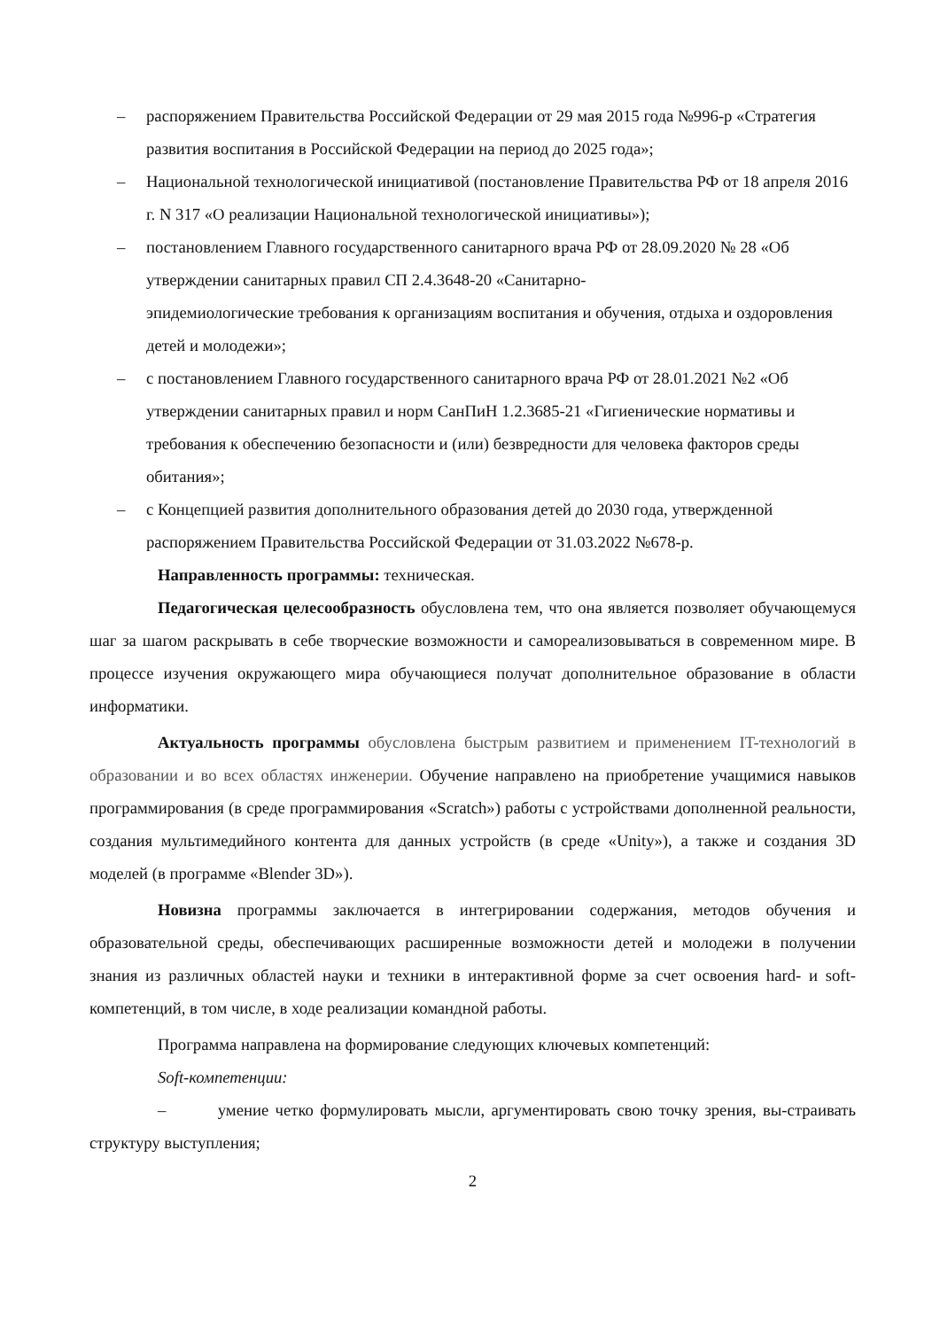– распоряжением Правительства Российской Федерации от 29 мая 2015 года №996-р «Стратегия развития воспитания в Российской Федерации на период до 2025 года»;
– Национальной технологической инициативой (постановление Правительства РФ от 18 апреля 2016 г. N 317 «О реализации Национальной технологической инициативы»);
– постановлением Главного государственного санитарного врача РФ от 28.09.2020 № 28 «Об утверждении санитарных правил СП 2.4.3648-20 «Санитарно-
эпидемиологические требования к организациям воспитания и обучения, отдыха и оздоровления детей и молодежи»;
– с постановлением Главного государственного санитарного врача РФ от 28.01.2021 №2 «Об утверждении санитарных правил и норм СанПиН 1.2.3685-21 «Гигиенические нормативы и требования к обеспечению безопасности и (или) безвредности для человека факторов среды обитания»;
– с Концепцией развития дополнительного образования детей до 2030 года, утвержденной распоряжением Правительства Российской Федерации от 31.03.2022 №678-р.
Направленность программы: техническая.
Педагогическая целесообразность обусловлена тем, что она является позволяет обучающемуся шаг за шагом раскрывать в себе творческие возможности и самореализовываться в современном мире. В процессе изучения окружающего мира обучающиеся получат дополнительное образование в области информатики.
Актуальность программы обусловлена быстрым развитием и применением IT-технологий в образовании и во всех областях инженерии. Обучение направлено на приобретение учащимися навыков программирования (в среде программирования «Scratch») работы с устройствами дополненной реальности, создания мультимедийного контента для данных устройств (в среде «Unity»), а также и создания 3D моделей (в программе «Blender 3D»).
Новизна программы заключается в интегрировании содержания, методов обучения и образовательной среды, обеспечивающих расширенные возможности детей и молодежи в получении знания из различных областей науки и техники в интерактивной форме за счет освоения hard- и soft- компетенций, в том числе, в ходе реализации командной работы.
Программа направлена на формирование следующих ключевых компетенций:
Soft-компетенции:
– умение четко формулировать мысли, аргументировать свою точку зрения, вы-страивать структуру выступления;
2